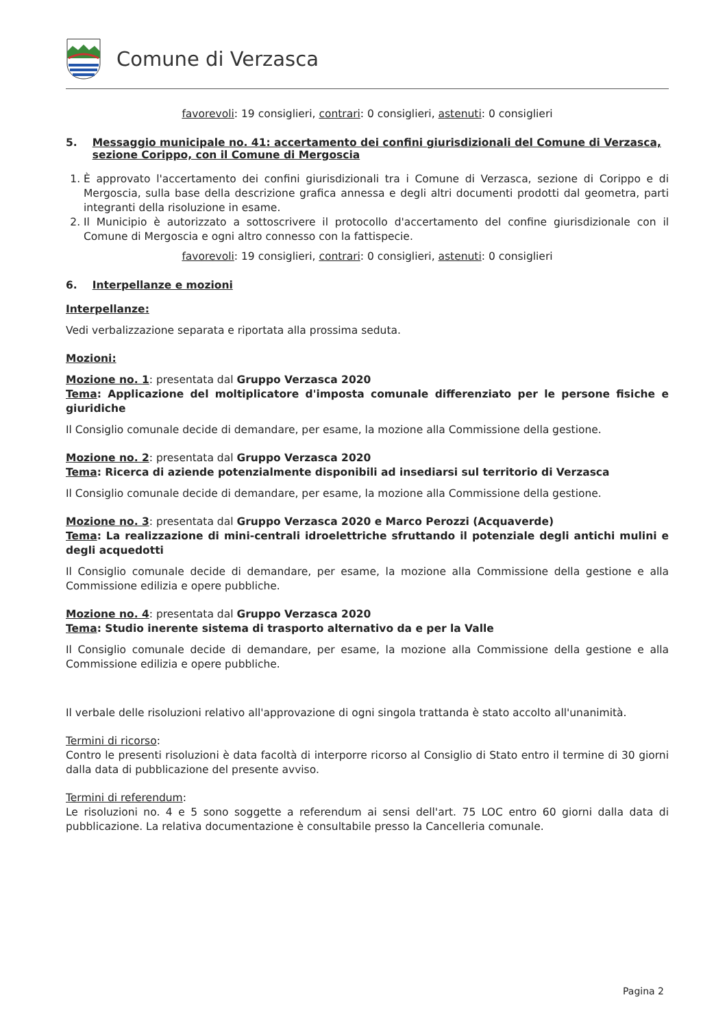Comune di Verzasca
favorevoli: 19 consiglieri, contrari: 0 consiglieri, astenuti: 0 consiglieri
5. Messaggio municipale no. 41: accertamento dei confini giurisdizionali del Comune di Verzasca, sezione Corippo, con il Comune di Mergoscia
1. È approvato l'accertamento dei confini giurisdizionali tra i Comune di Verzasca, sezione di Corippo e di Mergoscia, sulla base della descrizione grafica annessa e degli altri documenti prodotti dal geometra, parti integranti della risoluzione in esame.
2. Il Municipio è autorizzato a sottoscrivere il protocollo d'accertamento del confine giurisdizionale con il Comune di Mergoscia e ogni altro connesso con la fattispecie.
favorevoli: 19 consiglieri, contrari: 0 consiglieri, astenuti: 0 consiglieri
6. Interpellanze e mozioni
Interpellanze:
Vedi verbalizzazione separata e riportata alla prossima seduta.
Mozioni:
Mozione no. 1: presentata dal Gruppo Verzasca 2020
Tema: Applicazione del moltiplicatore d'imposta comunale differenziato per le persone fisiche e giuridiche
Il Consiglio comunale decide di demandare, per esame, la mozione alla Commissione della gestione.
Mozione no. 2: presentata dal Gruppo Verzasca 2020
Tema: Ricerca di aziende potenzialmente disponibili ad insediarsi sul territorio di Verzasca
Il Consiglio comunale decide di demandare, per esame, la mozione alla Commissione della gestione.
Mozione no. 3: presentata dal Gruppo Verzasca 2020 e Marco Perozzi (Acquaverde)
Tema: La realizzazione di mini-centrali idroelettriche sfruttando il potenziale degli antichi mulini e degli acquedotti
Il Consiglio comunale decide di demandare, per esame, la mozione alla Commissione della gestione e alla Commissione edilizia e opere pubbliche.
Mozione no. 4: presentata dal Gruppo Verzasca 2020
Tema: Studio inerente sistema di trasporto alternativo da e per la Valle
Il Consiglio comunale decide di demandare, per esame, la mozione alla Commissione della gestione e alla Commissione edilizia e opere pubbliche.
Il verbale delle risoluzioni relativo all'approvazione di ogni singola trattanda è stato accolto all'unanimità.
Termini di ricorso:
Contro le presenti risoluzioni è data facoltà di interporre ricorso al Consiglio di Stato entro il termine di 30 giorni dalla data di pubblicazione del presente avviso.
Termini di referendum:
Le risoluzioni no. 4 e 5 sono soggette a referendum ai sensi dell'art. 75 LOC entro 60 giorni dalla data di pubblicazione. La relativa documentazione è consultabile presso la Cancelleria comunale.
Pagina 2